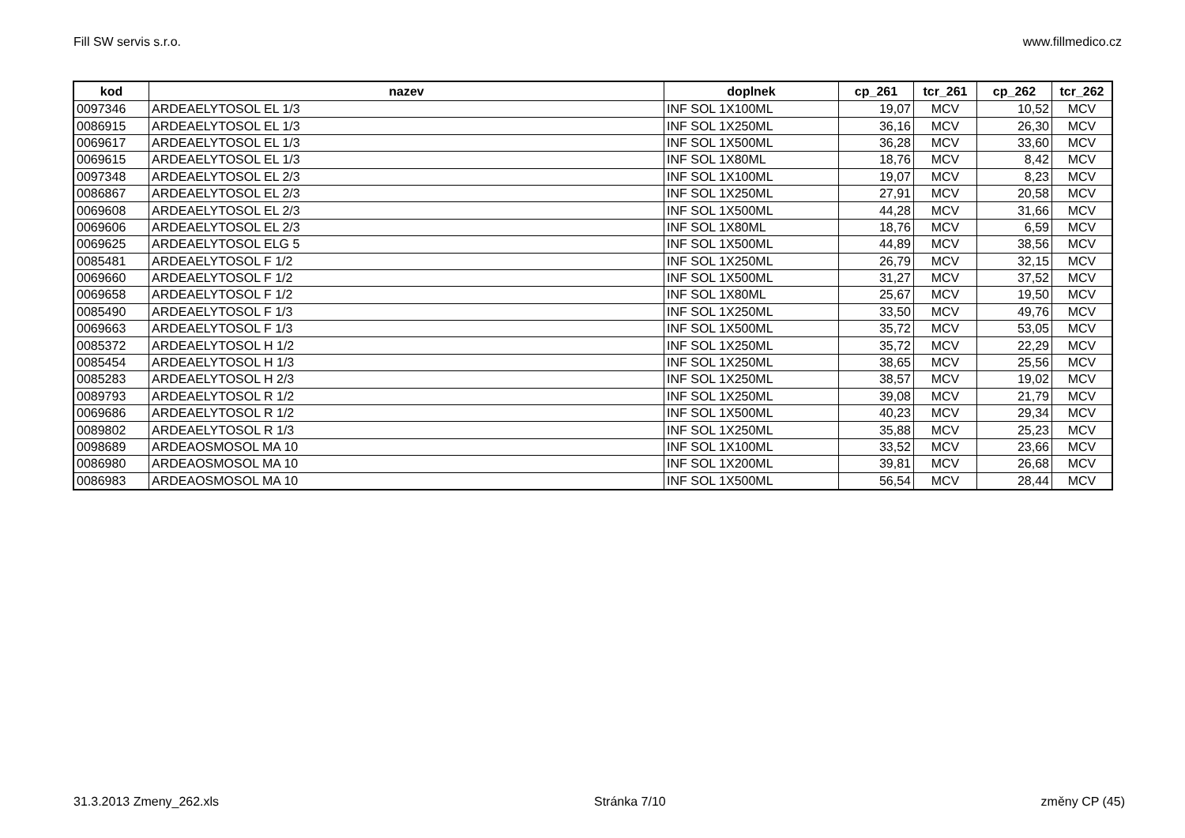Fill SW servis s.r.o. www.fillmedico.cz
| kod | nazev | doplnek | cp_261 | tcr_261 | cp_262 | tcr_262 |
| --- | --- | --- | --- | --- | --- | --- |
| 0097346 | ARDEAELYTOSOL EL 1/3 | INF SOL 1X100ML | 19,07 | MCV | 10,52 | MCV |
| 0086915 | ARDEAELYTOSOL EL 1/3 | INF SOL 1X250ML | 36,16 | MCV | 26,30 | MCV |
| 0069617 | ARDEAELYTOSOL EL 1/3 | INF SOL 1X500ML | 36,28 | MCV | 33,60 | MCV |
| 0069615 | ARDEAELYTOSOL EL 1/3 | INF SOL 1X80ML | 18,76 | MCV | 8,42 | MCV |
| 0097348 | ARDEAELYTOSOL EL 2/3 | INF SOL 1X100ML | 19,07 | MCV | 8,23 | MCV |
| 0086867 | ARDEAELYTOSOL EL 2/3 | INF SOL 1X250ML | 27,91 | MCV | 20,58 | MCV |
| 0069608 | ARDEAELYTOSOL EL 2/3 | INF SOL 1X500ML | 44,28 | MCV | 31,66 | MCV |
| 0069606 | ARDEAELYTOSOL EL 2/3 | INF SOL 1X80ML | 18,76 | MCV | 6,59 | MCV |
| 0069625 | ARDEAELYTOSOL ELG 5 | INF SOL 1X500ML | 44,89 | MCV | 38,56 | MCV |
| 0085481 | ARDEAELYTOSOL F 1/2 | INF SOL 1X250ML | 26,79 | MCV | 32,15 | MCV |
| 0069660 | ARDEAELYTOSOL F 1/2 | INF SOL 1X500ML | 31,27 | MCV | 37,52 | MCV |
| 0069658 | ARDEAELYTOSOL F 1/2 | INF SOL 1X80ML | 25,67 | MCV | 19,50 | MCV |
| 0085490 | ARDEAELYTOSOL F 1/3 | INF SOL 1X250ML | 33,50 | MCV | 49,76 | MCV |
| 0069663 | ARDEAELYTOSOL F 1/3 | INF SOL 1X500ML | 35,72 | MCV | 53,05 | MCV |
| 0085372 | ARDEAELYTOSOL H 1/2 | INF SOL 1X250ML | 35,72 | MCV | 22,29 | MCV |
| 0085454 | ARDEAELYTOSOL H 1/3 | INF SOL 1X250ML | 38,65 | MCV | 25,56 | MCV |
| 0085283 | ARDEAELYTOSOL H 2/3 | INF SOL 1X250ML | 38,57 | MCV | 19,02 | MCV |
| 0089793 | ARDEAELYTOSOL R 1/2 | INF SOL 1X250ML | 39,08 | MCV | 21,79 | MCV |
| 0069686 | ARDEAELYTOSOL R 1/2 | INF SOL 1X500ML | 40,23 | MCV | 29,34 | MCV |
| 0089802 | ARDEAELYTOSOL R 1/3 | INF SOL 1X250ML | 35,88 | MCV | 25,23 | MCV |
| 0098689 | ARDEAOSMOSOL MA 10 | INF SOL 1X100ML | 33,52 | MCV | 23,66 | MCV |
| 0086980 | ARDEAOSMOSOL MA 10 | INF SOL 1X200ML | 39,81 | MCV | 26,68 | MCV |
| 0086983 | ARDEAOSMOSOL MA 10 | INF SOL 1X500ML | 56,54 | MCV | 28,44 | MCV |
31.3.2013 Zmeny_262.xls Stránka 7/10 změny CP (45)